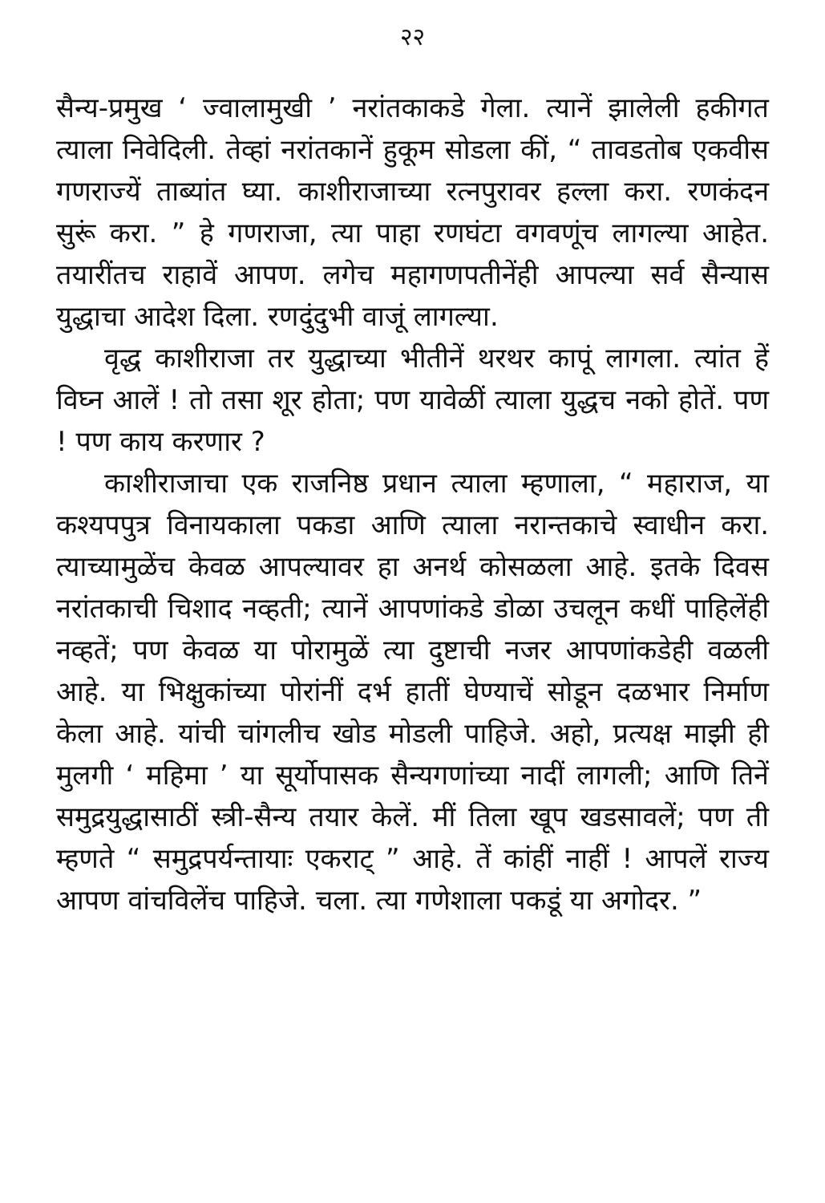२२
सैन्य-प्रमुख ‘ ज्वालामुखी ’ नरांतकाकडे गेला. त्यानें झालेली हकीगत त्याला निवेदिली. तेव्हां नरांतकानें हुकूम सोडला कीं, “ तावडतोब एकवीस गणराज्यें ताब्यांत घ्या. काशीराजाच्या रत्नपुरावर हल्ला करा. रणकंदन सुरूं करा. ” हे गणराजा, त्या पाहा रणघंटा वगवणूंच लागल्या आहेत. तयारींतच राहावें आपण. लगेच महागणपतीनेंही आपल्या सर्व सैन्यास युद्धाचा आदेश दिला. रणदुंदुभी वाजूं लागल्या.
वृद्ध काशीराजा तर युद्धाच्या भीतीनें थरथर कापूं लागला. त्यांत हें विघ्न आलें ! तो तसा शूर होता; पण यावेळीं त्याला युद्धच नको होतें. पण ! पण काय करणार ?
काशीराजाचा एक राजनिष्ठ प्रधान त्याला म्हणाला, “ महाराज, या कश्यपपुत्र विनायकाला पकडा आणि त्याला नरान्तकाचे स्वाधीन करा. त्याच्यामुळेंच केवळ आपल्यावर हा अनर्थ कोसळला आहे. इतके दिवस नरांतकाची चिशाद नव्हती; त्यानें आपणांकडे डोळा उचलून कधीं पाहिलेंही नव्हतें; पण केवळ या पोरामुळें त्या दुष्टाची नजर आपणांकडेही वळली आहे. या भिक्षुकांच्या पोरांनीं दर्भ हातीं घेण्याचें सोडून दळभार निर्माण केला आहे. यांची चांगलीच खोड मोडली पाहिजे. अहो, प्रत्यक्ष माझी ही मुलगी ‘ महिमा ’ या सूर्योपासक सैन्यगणांच्या नादीं लागली; आणि तिनें समुद्रयुद्धासाठीं स्त्री-सैन्य तयार केलें. मीं तिला खूप खडसावलें; पण ती म्हणते “ समुद्रपर्यन्तायाः एकराट् ” आहे. तें कांहीं नाहीं ! आपलें राज्य आपण वांचविलेंच पाहिजे. चला. त्या गणेशाला पकडूं या अगोदर. ”